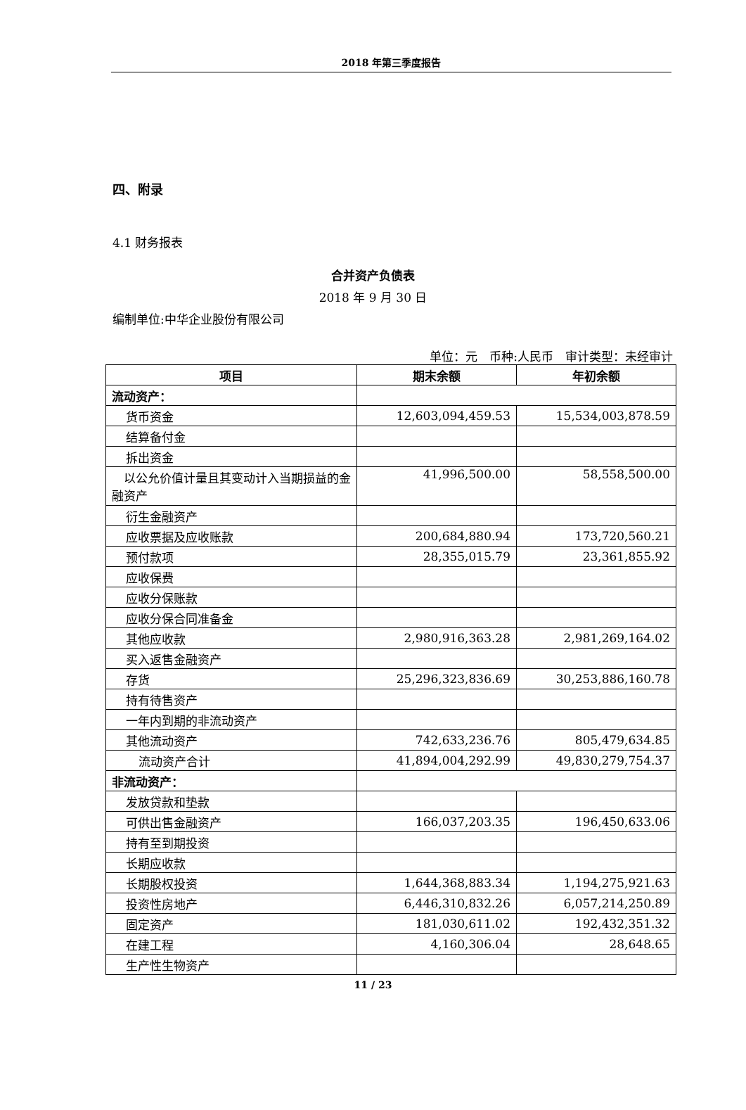2018 年第三季度报告
四、附录
4.1 财务报表
合并资产负债表
2018 年 9 月 30 日
编制单位:中华企业股份有限公司
单位：元　币种:人民币　审计类型：未经审计
| 项目 | 期末余额 | 年初余额 |
| --- | --- | --- |
| 流动资产： | | |
| 货币资金 | 12,603,094,459.53 | 15,534,003,878.59 |
| 结算备付金 | | |
| 拆出资金 | | |
| 以公允价值计量且其变动计入当期损益的金融资产 | 41,996,500.00 | 58,558,500.00 |
| 衍生金融资产 | | |
| 应收票据及应收账款 | 200,684,880.94 | 173,720,560.21 |
| 预付款项 | 28,355,015.79 | 23,361,855.92 |
| 应收保费 | | |
| 应收分保账款 | | |
| 应收分保合同准备金 | | |
| 其他应收款 | 2,980,916,363.28 | 2,981,269,164.02 |
| 买入返售金融资产 | | |
| 存货 | 25,296,323,836.69 | 30,253,886,160.78 |
| 持有待售资产 | | |
| 一年内到期的非流动资产 | | |
| 其他流动资产 | 742,633,236.76 | 805,479,634.85 |
| 流动资产合计 | 41,894,004,292.99 | 49,830,279,754.37 |
| 非流动资产： | | |
| 发放贷款和垫款 | | |
| 可供出售金融资产 | 166,037,203.35 | 196,450,633.06 |
| 持有至到期投资 | | |
| 长期应收款 | | |
| 长期股权投资 | 1,644,368,883.34 | 1,194,275,921.63 |
| 投资性房地产 | 6,446,310,832.26 | 6,057,214,250.89 |
| 固定资产 | 181,030,611.02 | 192,432,351.32 |
| 在建工程 | 4,160,306.04 | 28,648.65 |
| 生产性生物资产 | | |
11 / 23